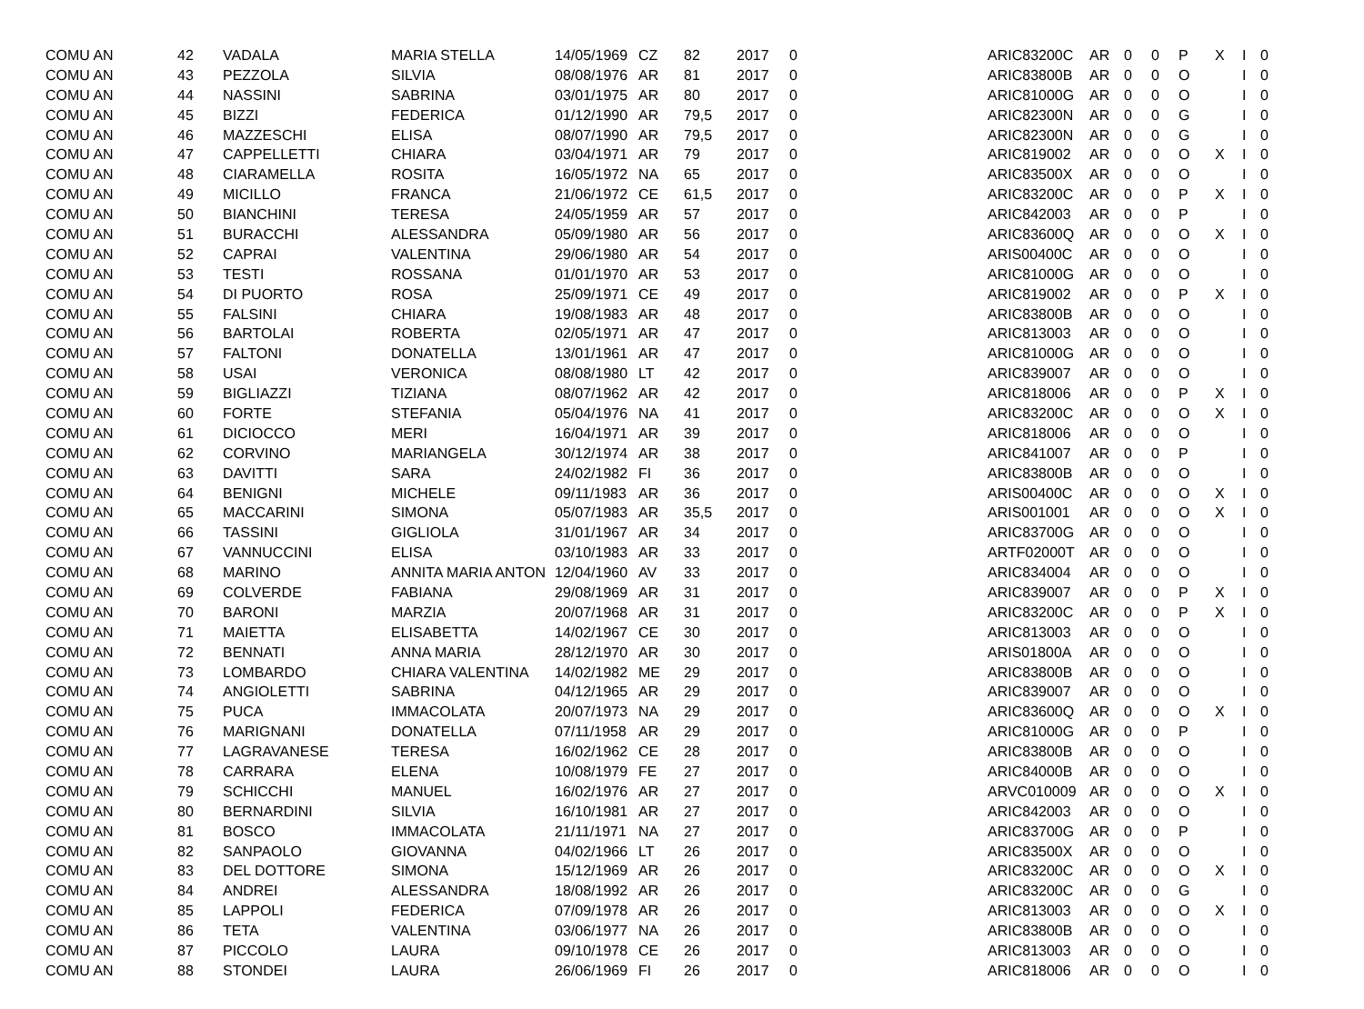| COMU AN | 42 | VADALA | MARIA STELLA | 14/05/1969 | CZ | 82 | 2017 | 0 | ARIC83200C | AR | 0 | 0 | P | X | I | 0 |
| COMU AN | 43 | PEZZOLA | SILVIA | 08/08/1976 | AR | 81 | 2017 | 0 | ARIC83800B | AR | 0 | 0 | O | | I | 0 |
| COMU AN | 44 | NASSINI | SABRINA | 03/01/1975 | AR | 80 | 2017 | 0 | ARIC81000G | AR | 0 | 0 | O | | I | 0 |
| COMU AN | 45 | BIZZI | FEDERICA | 01/12/1990 | AR | 79,5 | 2017 | 0 | ARIC82300N | AR | 0 | 0 | G | | I | 0 |
| COMU AN | 46 | MAZZESCHI | ELISA | 08/07/1990 | AR | 79,5 | 2017 | 0 | ARIC82300N | AR | 0 | 0 | G | | I | 0 |
| COMU AN | 47 | CAPPELLETTI | CHIARA | 03/04/1971 | AR | 79 | 2017 | 0 | ARIC819002 | AR | 0 | 0 | O | X | I | 0 |
| COMU AN | 48 | CIARAMELLA | ROSITA | 16/05/1972 | NA | 65 | 2017 | 0 | ARIC83500X | AR | 0 | 0 | O | | I | 0 |
| COMU AN | 49 | MICILLO | FRANCA | 21/06/1972 | CE | 61,5 | 2017 | 0 | ARIC83200C | AR | 0 | 0 | P | X | I | 0 |
| COMU AN | 50 | BIANCHINI | TERESA | 24/05/1959 | AR | 57 | 2017 | 0 | ARIC842003 | AR | 0 | 0 | P | | I | 0 |
| COMU AN | 51 | BURACCHI | ALESSANDRA | 05/09/1980 | AR | 56 | 2017 | 0 | ARIC83600Q | AR | 0 | 0 | O | X | I | 0 |
| COMU AN | 52 | CAPRAI | VALENTINA | 29/06/1980 | AR | 54 | 2017 | 0 | ARIS00400C | AR | 0 | 0 | O | | I | 0 |
| COMU AN | 53 | TESTI | ROSSANA | 01/01/1970 | AR | 53 | 2017 | 0 | ARIC81000G | AR | 0 | 0 | O | | I | 0 |
| COMU AN | 54 | DI PUORTO | ROSA | 25/09/1971 | CE | 49 | 2017 | 0 | ARIC819002 | AR | 0 | 0 | P | X | I | 0 |
| COMU AN | 55 | FALSINI | CHIARA | 19/08/1983 | AR | 48 | 2017 | 0 | ARIC83800B | AR | 0 | 0 | O | | I | 0 |
| COMU AN | 56 | BARTOLAI | ROBERTA | 02/05/1971 | AR | 47 | 2017 | 0 | ARIC813003 | AR | 0 | 0 | O | | I | 0 |
| COMU AN | 57 | FALTONI | DONATELLA | 13/01/1961 | AR | 47 | 2017 | 0 | ARIC81000G | AR | 0 | 0 | O | | I | 0 |
| COMU AN | 58 | USAI | VERONICA | 08/08/1980 | LT | 42 | 2017 | 0 | ARIC839007 | AR | 0 | 0 | O | | I | 0 |
| COMU AN | 59 | BIGLIAZZI | TIZIANA | 08/07/1962 | AR | 42 | 2017 | 0 | ARIC818006 | AR | 0 | 0 | P | X | I | 0 |
| COMU AN | 60 | FORTE | STEFANIA | 05/04/1976 | NA | 41 | 2017 | 0 | ARIC83200C | AR | 0 | 0 | O | X | I | 0 |
| COMU AN | 61 | DICIOCCO | MERI | 16/04/1971 | AR | 39 | 2017 | 0 | ARIC818006 | AR | 0 | 0 | O | | I | 0 |
| COMU AN | 62 | CORVINO | MARIANGELA | 30/12/1974 | AR | 38 | 2017 | 0 | ARIC841007 | AR | 0 | 0 | P | | I | 0 |
| COMU AN | 63 | DAVITTI | SARA | 24/02/1982 | FI | 36 | 2017 | 0 | ARIC83800B | AR | 0 | 0 | O | | I | 0 |
| COMU AN | 64 | BENIGNI | MICHELE | 09/11/1983 | AR | 36 | 2017 | 0 | ARIS00400C | AR | 0 | 0 | O | X | I | 0 |
| COMU AN | 65 | MACCARINI | SIMONA | 05/07/1983 | AR | 35,5 | 2017 | 0 | ARIS001001 | AR | 0 | 0 | O | X | I | 0 |
| COMU AN | 66 | TASSINI | GIGLIOLA | 31/01/1967 | AR | 34 | 2017 | 0 | ARIC83700G | AR | 0 | 0 | O | | I | 0 |
| COMU AN | 67 | VANNUCCINI | ELISA | 03/10/1983 | AR | 33 | 2017 | 0 | ARTF02000T | AR | 0 | 0 | O | | I | 0 |
| COMU AN | 68 | MARINO | ANNITA MARIA ANTON | 12/04/1960 | AV | 33 | 2017 | 0 | ARIC834004 | AR | 0 | 0 | O | | I | 0 |
| COMU AN | 69 | COLVERDE | FABIANA | 29/08/1969 | AR | 31 | 2017 | 0 | ARIC839007 | AR | 0 | 0 | P | X | I | 0 |
| COMU AN | 70 | BARONI | MARZIA | 20/07/1968 | AR | 31 | 2017 | 0 | ARIC83200C | AR | 0 | 0 | P | X | I | 0 |
| COMU AN | 71 | MAIETTA | ELISABETTA | 14/02/1967 | CE | 30 | 2017 | 0 | ARIC813003 | AR | 0 | 0 | O | | I | 0 |
| COMU AN | 72 | BENNATI | ANNA MARIA | 28/12/1970 | AR | 30 | 2017 | 0 | ARIS01800A | AR | 0 | 0 | O | | I | 0 |
| COMU AN | 73 | LOMBARDO | CHIARA VALENTINA | 14/02/1982 | ME | 29 | 2017 | 0 | ARIC83800B | AR | 0 | 0 | O | | I | 0 |
| COMU AN | 74 | ANGIOLETTI | SABRINA | 04/12/1965 | AR | 29 | 2017 | 0 | ARIC839007 | AR | 0 | 0 | O | | I | 0 |
| COMU AN | 75 | PUCA | IMMACOLATA | 20/07/1973 | NA | 29 | 2017 | 0 | ARIC83600Q | AR | 0 | 0 | O | X | I | 0 |
| COMU AN | 76 | MARIGNANI | DONATELLA | 07/11/1958 | AR | 29 | 2017 | 0 | ARIC81000G | AR | 0 | 0 | P | | I | 0 |
| COMU AN | 77 | LAGRAVANESE | TERESA | 16/02/1962 | CE | 28 | 2017 | 0 | ARIC83800B | AR | 0 | 0 | O | | I | 0 |
| COMU AN | 78 | CARRARA | ELENA | 10/08/1979 | FE | 27 | 2017 | 0 | ARIC84000B | AR | 0 | 0 | O | | I | 0 |
| COMU AN | 79 | SCHICCHI | MANUEL | 16/02/1976 | AR | 27 | 2017 | 0 | ARVC010009 | AR | 0 | 0 | O | X | I | 0 |
| COMU AN | 80 | BERNARDINI | SILVIA | 16/10/1981 | AR | 27 | 2017 | 0 | ARIC842003 | AR | 0 | 0 | O | | I | 0 |
| COMU AN | 81 | BOSCO | IMMACOLATA | 21/11/1971 | NA | 27 | 2017 | 0 | ARIC83700G | AR | 0 | 0 | P | | I | 0 |
| COMU AN | 82 | SANPAOLO | GIOVANNA | 04/02/1966 | LT | 26 | 2017 | 0 | ARIC83500X | AR | 0 | 0 | O | | I | 0 |
| COMU AN | 83 | DEL DOTTORE | SIMONA | 15/12/1969 | AR | 26 | 2017 | 0 | ARIC83200C | AR | 0 | 0 | O | X | I | 0 |
| COMU AN | 84 | ANDREI | ALESSANDRA | 18/08/1992 | AR | 26 | 2017 | 0 | ARIC83200C | AR | 0 | 0 | G | | I | 0 |
| COMU AN | 85 | LAPPOLI | FEDERICA | 07/09/1978 | AR | 26 | 2017 | 0 | ARIC813003 | AR | 0 | 0 | O | X | I | 0 |
| COMU AN | 86 | TETA | VALENTINA | 03/06/1977 | NA | 26 | 2017 | 0 | ARIC83800B | AR | 0 | 0 | O | | I | 0 |
| COMU AN | 87 | PICCOLO | LAURA | 09/10/1978 | CE | 26 | 2017 | 0 | ARIC813003 | AR | 0 | 0 | O | | I | 0 |
| COMU AN | 88 | STONDEI | LAURA | 26/06/1969 | FI | 26 | 2017 | 0 | ARIC818006 | AR | 0 | 0 | O | | I | 0 |